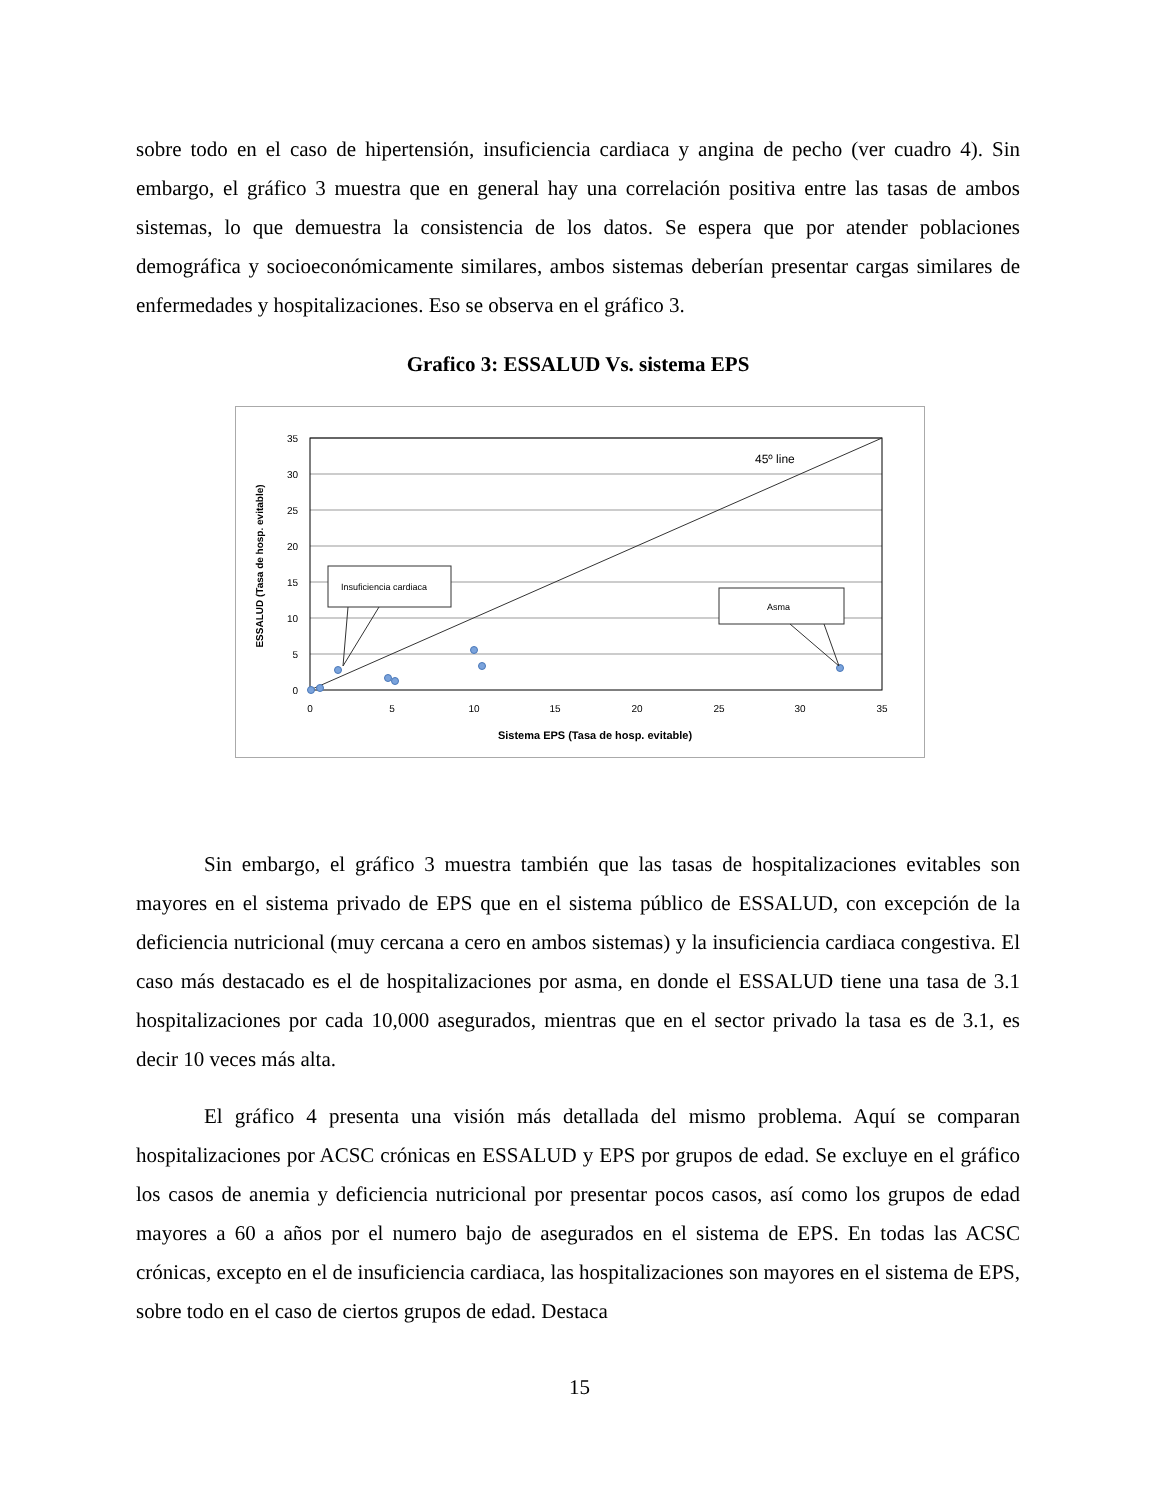sobre todo en el caso de hipertensión, insuficiencia cardiaca y angina de pecho (ver cuadro 4). Sin embargo, el gráfico 3 muestra que en general hay una correlación positiva entre las tasas de ambos sistemas, lo que demuestra la consistencia de los datos. Se espera que por atender poblaciones demográfica y socioeconómicamente similares, ambos sistemas deberían presentar cargas similares de enfermedades y hospitalizaciones. Eso se observa en el gráfico 3.
Grafico 3: ESSALUD Vs. sistema EPS
45º line
Insuficiencia cardiaca
Asma
0
5
10
15
20
25
30
35
0
5
10
15
20
25
30
35
Sistema EPS (Tasa de hosp. evitable)
ESSALUD (Tasa de hosp. evitable)
Sin embargo, el gráfico 3 muestra también que las tasas de hospitalizaciones evitables son mayores en el sistema privado de EPS que en el sistema público de ESSALUD, con excepción de la deficiencia nutricional (muy cercana a cero en ambos sistemas) y la insuficiencia cardiaca congestiva. El caso más destacado es el de hospitalizaciones por asma, en donde el ESSALUD tiene una tasa de 3.1 hospitalizaciones por cada 10,000 asegurados, mientras que en el sector privado la tasa es de 3.1, es decir 10 veces más alta.
El gráfico 4 presenta una visión más detallada del mismo problema. Aquí se comparan hospitalizaciones por ACSC crónicas en ESSALUD y EPS por grupos de edad. Se excluye en el gráfico los casos de anemia y deficiencia nutricional por presentar pocos casos, así como los grupos de edad mayores a 60 a años por el numero bajo de asegurados en el sistema de EPS. En todas las ACSC crónicas, excepto en el de insuficiencia cardiaca, las hospitalizaciones son mayores en el sistema de EPS, sobre todo en el caso de ciertos grupos de edad. Destaca
15